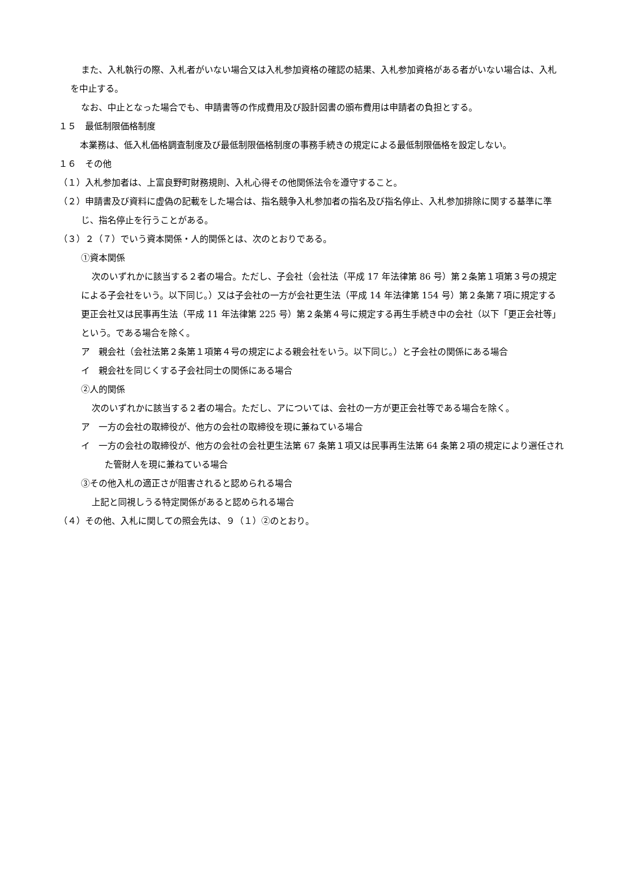また、入札執行の際、入札者がいない場合又は入札参加資格の確認の結果、入札参加資格がある者がいない場合は、入札を中止する。
なお、中止となった場合でも、申請書等の作成費用及び設計図書の頒布費用は申請者の負担とする。
１５　最低制限価格制度
本業務は、低入札価格調査制度及び最低制限価格制度の事務手続きの規定による最低制限価格を設定しない。
１６　その他
（１）入札参加者は、上富良野町財務規則、入札心得その他関係法令を遵守すること。
（２）申請書及び資料に虚偽の記載をした場合は、指名競争入札参加者の指名及び指名停止、入札参加排除に関する基準に準じ、指名停止を行うことがある。
（３）２（７）でいう資本関係・人的関係とは、次のとおりである。
①資本関係
次のいずれかに該当する２者の場合。ただし、子会社（会社法（平成 17 年法律第 86 号）第２条第１項第３号の規定による子会社をいう。以下同じ。）又は子会社の一方が会社更生法（平成 14 年法律第 154 号）第２条第７項に規定する更正会社又は民事再生法（平成 11 年法律第 225 号）第２条第４号に規定する再生手続き中の会社（以下「更正会社等」という。である場合を除く。
ア　親会社（会社法第２条第１項第４号の規定による親会社をいう。以下同じ。）と子会社の関係にある場合
イ　親会社を同じくする子会社同士の関係にある場合
②人的関係
次のいずれかに該当する２者の場合。ただし、アについては、会社の一方が更正会社等である場合を除く。
ア　一方の会社の取締役が、他方の会社の取締役を現に兼ねている場合
イ　一方の会社の取締役が、他方の会社の会社更生法第 67 条第１項又は民事再生法第 64 条第２項の規定により選任された管財人を現に兼ねている場合
③その他入札の適正さが阻害されると認められる場合
上記と同視しうる特定関係があると認められる場合
（４）その他、入札に関しての照会先は、９（１）②のとおり。